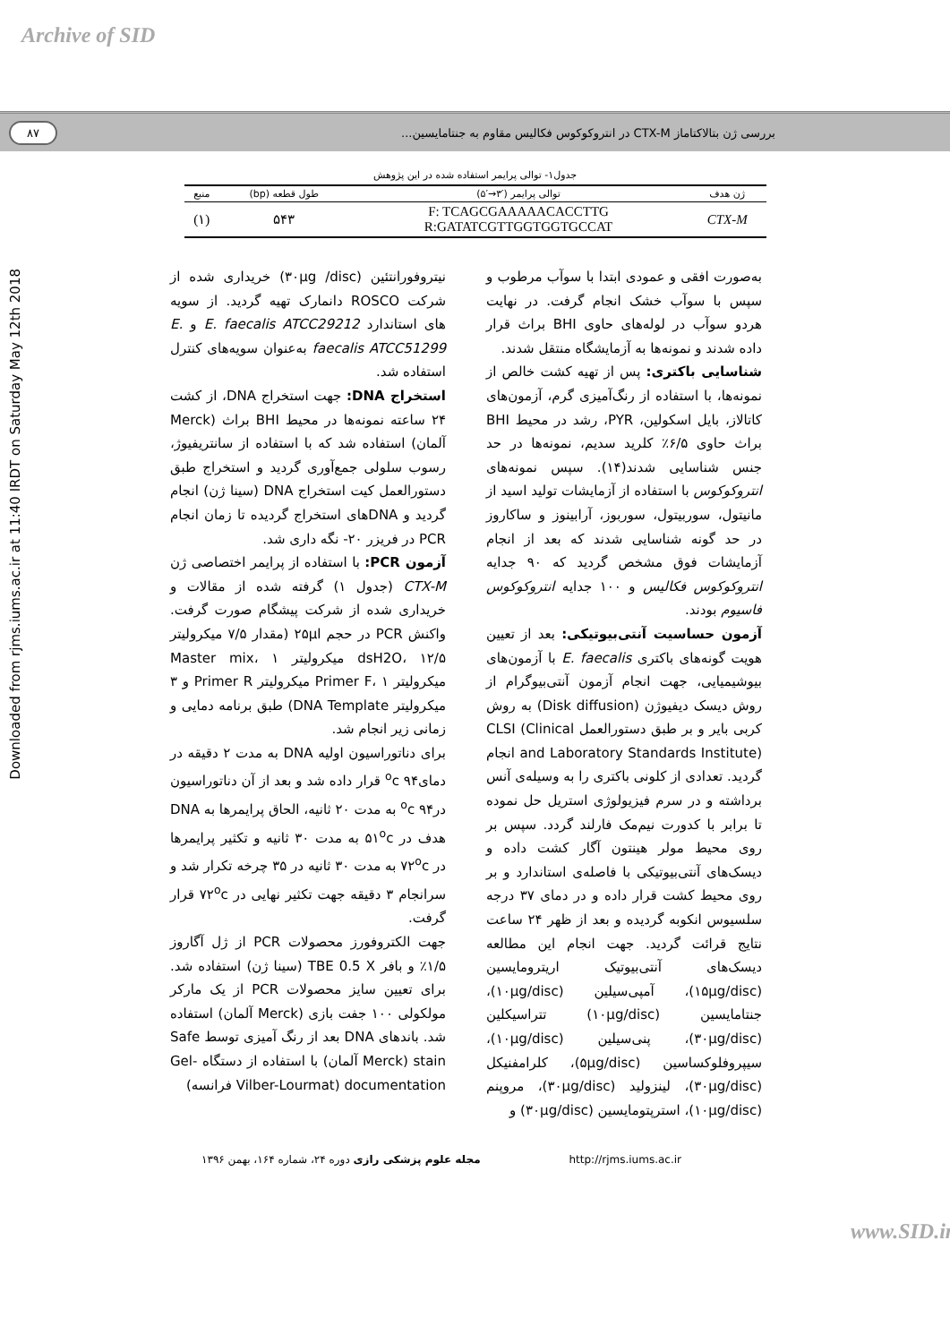Archive of SID
بررسی ژن بتالاکتاماز CTX-M در انتروکوکوس فکالیس مقاوم به جنتامایسین...
۸۷
جدول۱- توالی پرایمر استفاده شده در این پژوهش
| ژن هدف | توالی پرایمر (′۳→′۵) | طول قطعه (bp) | منبع |
| --- | --- | --- | --- |
| CTX-M | F: TCAGCGAAAAACACCTTG R:GATATCGTTGGTGGTGCCAT | ۵۴۳ | (۱) |
Downloaded from rjms.iums.ac.ir at 11:40 IRDT on Saturday May 12th 2018
به‌صورت افقی و عمودی ابتدا با سوآب مرطوب و سپس با سوآب خشک انجام گرفت. در نهایت هردو سوآب در لوله‌های حاوی BHI براث قرار داده شدند و نمونه‌ها به آزمایشگاه منتقل شدند.
شناسایی باکتری: پس از تهیه کشت خالص از نمونه‌ها، با استفاده از رنگ‌آمیزی گرم، آزمون‌های کاتالاز، بایل اسکولین، PYR، رشد در محیط BHI براث حاوی ۶/۵٪ کلرید سدیم، نمونه‌ها در حد جنس شناسایی شدند(۱۴). سپس نمونه‌های انتروکوکوس با استفاده از آزمایشات تولید اسید از مانیتول، سوربیتول، سوربوز، آرابینوز و ساکاروز در حد گونه شناسایی شدند که بعد از انجام آزمایشات فوق مشخص گردید که ۹۰ جدایه انتروکوکوس فکالیس و ۱۰۰ جدایه انتروکوکوس فاسیوم بودند.
آزمون حساسیت آنتی‌بیوتیکی: بعد از تعیین هویت گونه‌های باکتری E. faecalis با آزمون‌های بیوشیمیایی، جهت انجام آزمون آنتی‌بیوگرام از روش دیسک دیفیوژن (Disk diffusion) به روش کربی بایر و بر طبق دستورالعمل CLSI (Clinical and Laboratory Standards Institute) انجام گردید. تعدادی از کلونی باکتری را به وسیله‌ی آنس برداشته و در سرم فیزیولوژی استریل حل نموده تا برابر با کدورت نیم‌مک فارلند گردد. سپس بر روی محیط مولر هینتون آگار کشت داده و دیسک‌های آنتی‌بیوتیکی با فاصله‌ی استاندارد و بر روی محیط کشت قرار داده و در دمای ۳۷ درجه سلسیوس انکوبه گردیده و بعد از ظهر ۲۴ ساعت نتایج قرائت گردید. جهت انجام این مطالعه دیسک‌های آنتی‌بیوتیک اریترومایسین (۱۵µg/disc)، آمپی‌سیلین (۱۰µg/disc)، جنتامایسین (۱۰µg/disc) تتراسیکلین (۳۰µg/disc)، پنی‌سیلین (۱۰µg/disc)، سیپروفلوکساسین (۵µg/disc)، کلرامفنیکل (۳۰µg/disc)، لینزولید (۳۰µg/disc)، مروپنم (۱۰µg/disc)، استرپتومایسین (۳۰µg/disc) و
نیتروفورانتئین (۳۰µg /disc) خریداری شده از شرکت ROSCO دانمارک تهیه گردید. از سویه های استاندارد E. faecalis ATCC29212 و E. faecalis ATCC51299 به‌عنوان سویه‌های کنترل استفاده شد.
استخراج DNA: جهت استخراج DNA، از کشت ۲۴ ساعته نمونه‌ها در محیط BHI براث (Merck آلمان) استفاده شد که با استفاده از سانتریفیوژ، رسوب سلولی جمع‌آوری گردید و استخراج طبق دستورالعمل کیت استخراج DNA (سینا ژن) انجام گردید و DNAهای استخراج گردیده تا زمان انجام PCR در فریزر ۲۰- نگه داری شد.
آزمون PCR: با استفاده از پرایمر اختصاصی ژن CTX-M (جدول ۱) گرفته شده از مقالات و خریداری شده از شرکت پیشگام صورت گرفت. واکنش PCR در حجم ۲۵µl (مقدار ۷/۵ میکرولیتر dsH2O، ۱۲/۵ میکرولیتر Master mix، ۱ میکرولیتر Primer F، ۱ میکرولیتر Primer R و ۳ میکرولیتر DNA Template) طبق برنامه دمایی و زمانی زیر انجام شد.
برای دناتوراسیون اولیه DNA به مدت ۲ دقیقه در دمای<sup>o</sup>c ۹۴ قرار داده شد و بعد از آن دناتوراسیون در<sup>o</sup>c ۹۴ به مدت ۲۰ ثانیه، الحاق پرایمرها به DNA هدف در ۵۱<sup>o</sup>c به مدت ۳۰ ثانیه و تکثیر پرایمرها در ۷۲<sup>o</sup>c به مدت ۳۰ ثانیه در ۳۵ چرخه تکرار شد و سرانجام ۳ دقیقه جهت تکثیر نهایی در ۷۲<sup>o</sup>c قرار گرفت.
جهت الکتروفورز محصولات PCR از ژل آگاروز ۱/۵٪ و بافر TBE 0.5 X (سینا ژن) استفاده شد. برای تعیین سایز محصولات PCR از یک مارکر مولکولی ۱۰۰ جفت بازی (Merck آلمان) استفاده شد. باندهای DNA بعد از رنگ آمیزی توسط Safe stain (Merck آلمان) با استفاده از دستگاه Gel-documentation (Vilber-Lourmat فرانسه)
http://rjms.iums.ac.ir مجله علوم پزشکی رازی دوره ۲۴، شماره ۱۶۴، بهمن ۱۳۹۶
www.SID.ir